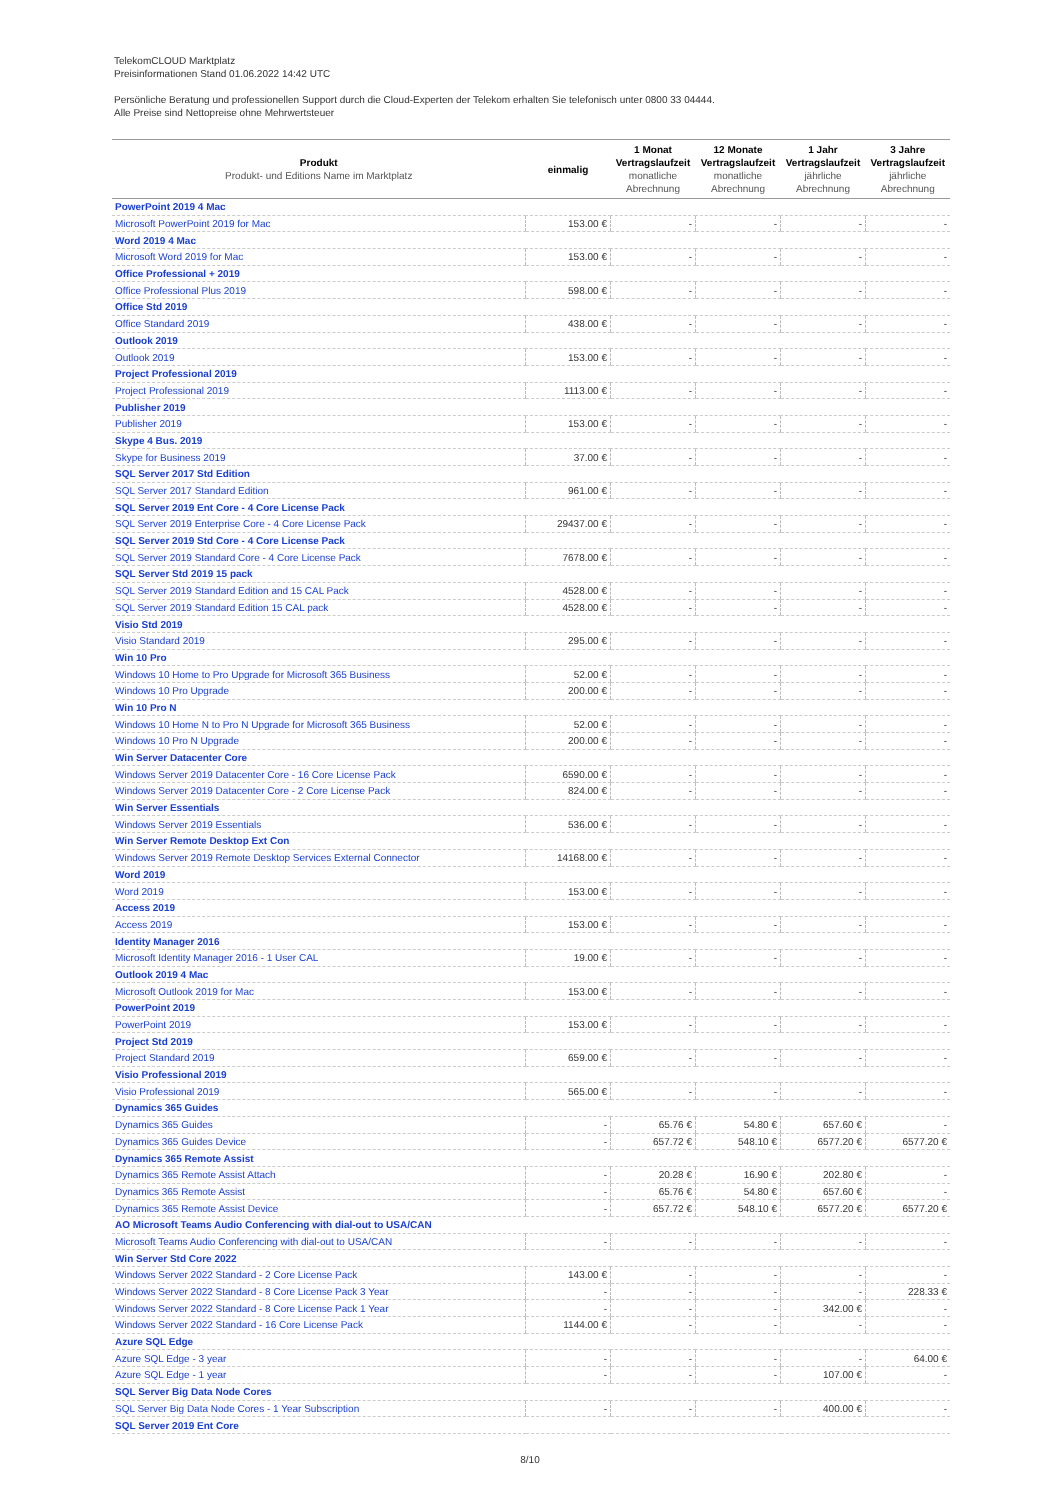TelekomCLOUD Marktplatz
Preisinformationen Stand 01.06.2022 14:42 UTC
Persönliche Beratung und professionellen Support durch die Cloud-Experten der Telekom erhalten Sie telefonisch unter 0800 33 04444.
Alle Preise sind Nettopreise ohne Mehrwertsteuer
| Produkt Produkt- und Editions Name im Marktplatz | einmalig | 1 Monat Vertragslaufzeit monatliche Abrechnung | 12 Monate Vertragslaufzeit monatliche Abrechnung | 1 Jahr Vertragslaufzeit jährliche Abrechnung | 3 Jahre Vertragslaufzeit jährliche Abrechnung |
| --- | --- | --- | --- | --- | --- |
| PowerPoint 2019 4 Mac | | | | | |
| Microsoft PowerPoint 2019 for Mac | 153.00 € | - | - | - | - |
| Word 2019 4 Mac | | | | | |
| Microsoft Word 2019 for Mac | 153.00 € | - | - | - | - |
| Office Professional + 2019 | | | | | |
| Office Professional Plus 2019 | 598.00 € | - | - | - | - |
| Office Std 2019 | | | | | |
| Office Standard 2019 | 438.00 € | - | - | - | - |
| Outlook 2019 | | | | | |
| Outlook 2019 | 153.00 € | - | - | - | - |
| Project Professional 2019 | | | | | |
| Project Professional 2019 | 1113.00 € | - | - | - | - |
| Publisher 2019 | | | | | |
| Publisher 2019 | 153.00 € | - | - | - | - |
| Skype 4 Bus. 2019 | | | | | |
| Skype for Business 2019 | 37.00 € | - | - | - | - |
| SQL Server 2017 Std Edition | | | | | |
| SQL Server 2017 Standard Edition | 961.00 € | - | - | - | - |
| SQL Server 2019 Ent Core - 4 Core License Pack | | | | | |
| SQL Server 2019 Enterprise Core - 4 Core License Pack | 29437.00 € | - | - | - | - |
| SQL Server 2019 Std Core - 4 Core License Pack | | | | | |
| SQL Server 2019 Standard Core - 4 Core License Pack | 7678.00 € | - | - | - | - |
| SQL Server Std 2019 15 pack | | | | | |
| SQL Server 2019 Standard Edition and 15 CAL Pack | 4528.00 € | - | - | - | - |
| SQL Server 2019 Standard Edition 15 CAL pack | 4528.00 € | - | - | - | - |
| Visio Std 2019 | | | | | |
| Visio Standard 2019 | 295.00 € | - | - | - | - |
| Win 10 Pro | | | | | |
| Windows 10 Home to Pro Upgrade for Microsoft 365 Business | 52.00 € | - | - | - | - |
| Windows 10 Pro Upgrade | 200.00 € | - | - | - | - |
| Win 10 Pro N | | | | | |
| Windows 10 Home N to Pro N Upgrade for Microsoft 365 Business | 52.00 € | - | - | - | - |
| Windows 10 Pro N Upgrade | 200.00 € | - | - | - | - |
| Win Server Datacenter Core | | | | | |
| Windows Server 2019 Datacenter Core - 16 Core License Pack | 6590.00 € | - | - | - | - |
| Windows Server 2019 Datacenter Core - 2 Core License Pack | 824.00 € | - | - | - | - |
| Win Server Essentials | | | | | |
| Windows Server 2019 Essentials | 536.00 € | - | - | - | - |
| Win Server Remote Desktop Ext Con | | | | | |
| Windows Server 2019 Remote Desktop Services External Connector | 14168.00 € | - | - | - | - |
| Word 2019 | | | | | |
| Word 2019 | 153.00 € | - | - | - | - |
| Access 2019 | | | | | |
| Access 2019 | 153.00 € | - | - | - | - |
| Identity Manager 2016 | | | | | |
| Microsoft Identity Manager 2016 - 1 User CAL | 19.00 € | - | - | - | - |
| Outlook 2019 4 Mac | | | | | |
| Microsoft Outlook 2019 for Mac | 153.00 € | - | - | - | - |
| PowerPoint 2019 | | | | | |
| PowerPoint 2019 | 153.00 € | - | - | - | - |
| Project Std 2019 | | | | | |
| Project Standard 2019 | 659.00 € | - | - | - | - |
| Visio Professional 2019 | | | | | |
| Visio Professional 2019 | 565.00 € | - | - | - | - |
| Dynamics 365 Guides | | | | | |
| Dynamics 365 Guides | - | 65.76 € | 54.80 € | 657.60 € | - |
| Dynamics 365 Guides Device | - | 657.72 € | 548.10 € | 6577.20 € | 6577.20 € |
| Dynamics 365 Remote Assist | | | | | |
| Dynamics 365 Remote Assist Attach | - | 20.28 € | 16.90 € | 202.80 € | - |
| Dynamics 365 Remote Assist | - | 65.76 € | 54.80 € | 657.60 € | - |
| Dynamics 365 Remote Assist Device | - | 657.72 € | 548.10 € | 6577.20 € | 6577.20 € |
| AO Microsoft Teams Audio Conferencing with dial-out to USA/CAN | | | | | |
| Microsoft Teams Audio Conferencing with dial-out to USA/CAN | - | - | - | - | - |
| Win Server Std Core 2022 | | | | | |
| Windows Server 2022 Standard - 2 Core License Pack | 143.00 € | - | - | - | - |
| Windows Server 2022 Standard - 8 Core License Pack 3 Year | - | - | - | - | 228.33 € |
| Windows Server 2022 Standard - 8 Core License Pack 1 Year | - | - | - | 342.00 € | - |
| Windows Server 2022 Standard - 16 Core License Pack | 1144.00 € | - | - | - | - |
| Azure SQL Edge | | | | | |
| Azure SQL Edge - 3 year | - | - | - | - | 64.00 € |
| Azure SQL Edge - 1 year | - | - | - | 107.00 € | - |
| SQL Server Big Data Node Cores | | | | | |
| SQL Server Big Data Node Cores - 1 Year Subscription | - | - | - | 400.00 € | - |
| SQL Server 2019 Ent Core | | | | | |
8/10